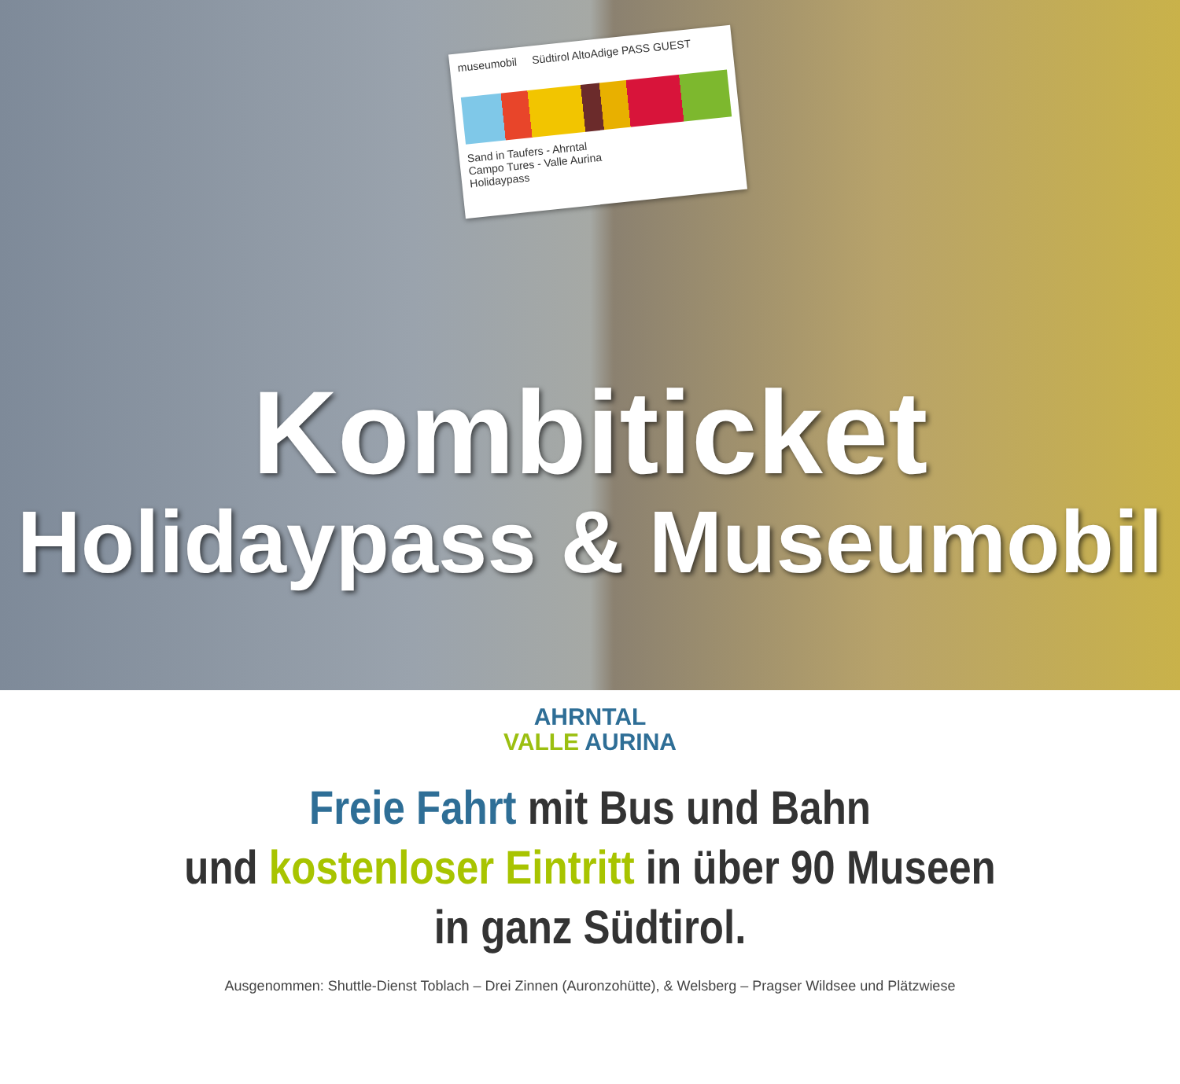museumobil Südtirol AltoAdige PASS GUEST
Sand in Taufers - Ahrntal
Campo Tures - Valle Aurina
Holidaypass
Kombiticket
Holidaypass & Museumobil
AHRNTAL
VALLE AURINA
Freie Fahrt mit Bus und Bahn
und kostenloser Eintritt in über 90 Museen
in ganz Südtirol.
Ausgenommen: Shuttle-Dienst Toblach – Drei Zinnen (Auronzohütte), & Welsberg – Pragser Wildsee und Plätzwiese